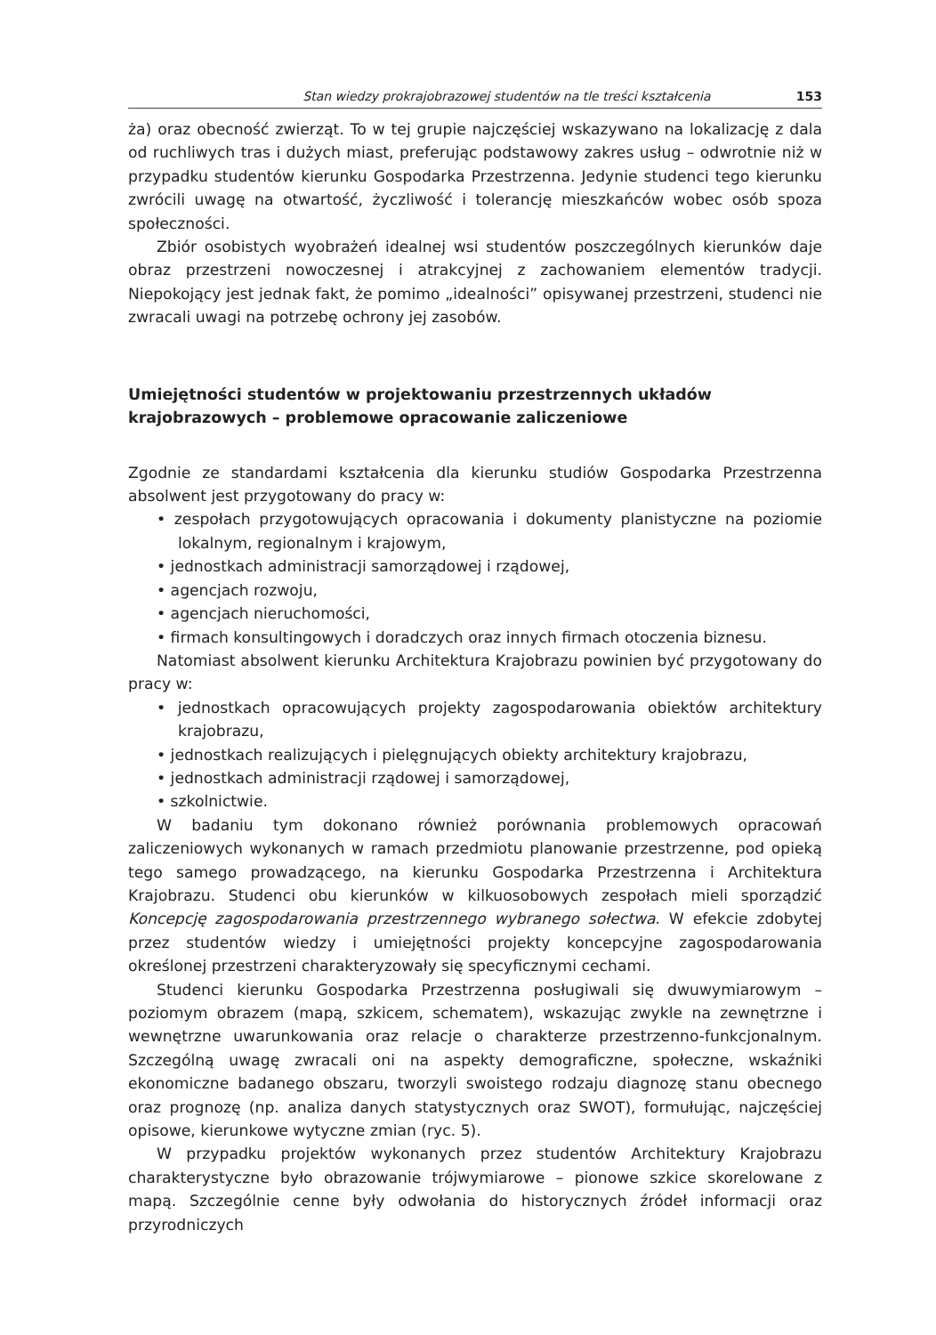Stan wiedzy prokrajobrazowej studentów na tle treści kształcenia 153
ża) oraz obecność zwierząt. To w tej grupie najczęściej wskazywano na lokalizację z dala od ruchliwych tras i dużych miast, preferując podstawowy zakres usług – odwrotnie niż w przypadku studentów kierunku Gospodarka Przestrzenna. Jedynie studenci tego kierunku zwrócili uwagę na otwartość, życzliwość i tolerancję mieszkańców wobec osób spoza społeczności.
Zbiór osobistych wyobrażeń idealnej wsi studentów poszczególnych kierunków daje obraz przestrzeni nowoczesnej i atrakcyjnej z zachowaniem elementów tradycji. Niepokojący jest jednak fakt, że pomimo „idealności” opisywanej przestrzeni, studenci nie zwracali uwagi na potrzebę ochrony jej zasobów.
Umiejętności studentów w projektowaniu przestrzennych układów krajobrazowych – problemowe opracowanie zaliczeniowe
Zgodnie ze standardami kształcenia dla kierunku studiów Gospodarka Przestrzenna absolwent jest przygotowany do pracy w:
• zespołach przygotowujących opracowania i dokumenty planistyczne na poziomie lokalnym, regionalnym i krajowym,
• jednostkach administracji samorządowej i rządowej,
• agencjach rozwoju,
• agencjach nieruchomości,
• firmach konsultingowych i doradczych oraz innych firmach otoczenia biznesu.
Natomiast absolwent kierunku Architektura Krajobrazu powinien być przygotowany do pracy w:
• jednostkach opracowujących projekty zagospodarowania obiektów architektury krajobrazu,
• jednostkach realizujących i pielęgnujących obiekty architektury krajobrazu,
• jednostkach administracji rządowej i samorządowej,
• szkolnictwie.
W badaniu tym dokonano również porównania problemowych opracowań zaliczeniowych wykonanych w ramach przedmiotu planowanie przestrzenne, pod opieką tego samego prowadzącego, na kierunku Gospodarka Przestrzenna i Architektura Krajobrazu. Studenci obu kierunków w kilkuosobowych zespołach mieli sporządzić Koncepcję zagospodarowania przestrzennego wybranego sołectwa. W efekcie zdobytej przez studentów wiedzy i umiejętności projekty koncepcyjne zagospodarowania określonej przestrzeni charakteryzowały się specyficznymi cechami.
Studenci kierunku Gospodarka Przestrzenna posługiwali się dwuwymiarowym – poziomym obrazem (mapą, szkicem, schematem), wskazując zwykle na zewnętrzne i wewnętrzne uwarunkowania oraz relacje o charakterze przestrzenno-funkcjonalnym. Szczególną uwagę zwracali oni na aspekty demograficzne, społeczne, wskaźniki ekonomiczne badanego obszaru, tworzyli swoistego rodzaju diagnozę stanu obecnego oraz prognozę (np. analiza danych statystycznych oraz SWOT), formułując, najczęściej opisowe, kierunkowe wytyczne zmian (ryc. 5).
W przypadku projektów wykonanych przez studentów Architektury Krajobrazu charakterystyczne było obrazowanie trójwymiarowe – pionowe szkice skorelowane z mapą. Szczególnie cenne były odwołania do historycznych źródeł informacji oraz przyrodniczych